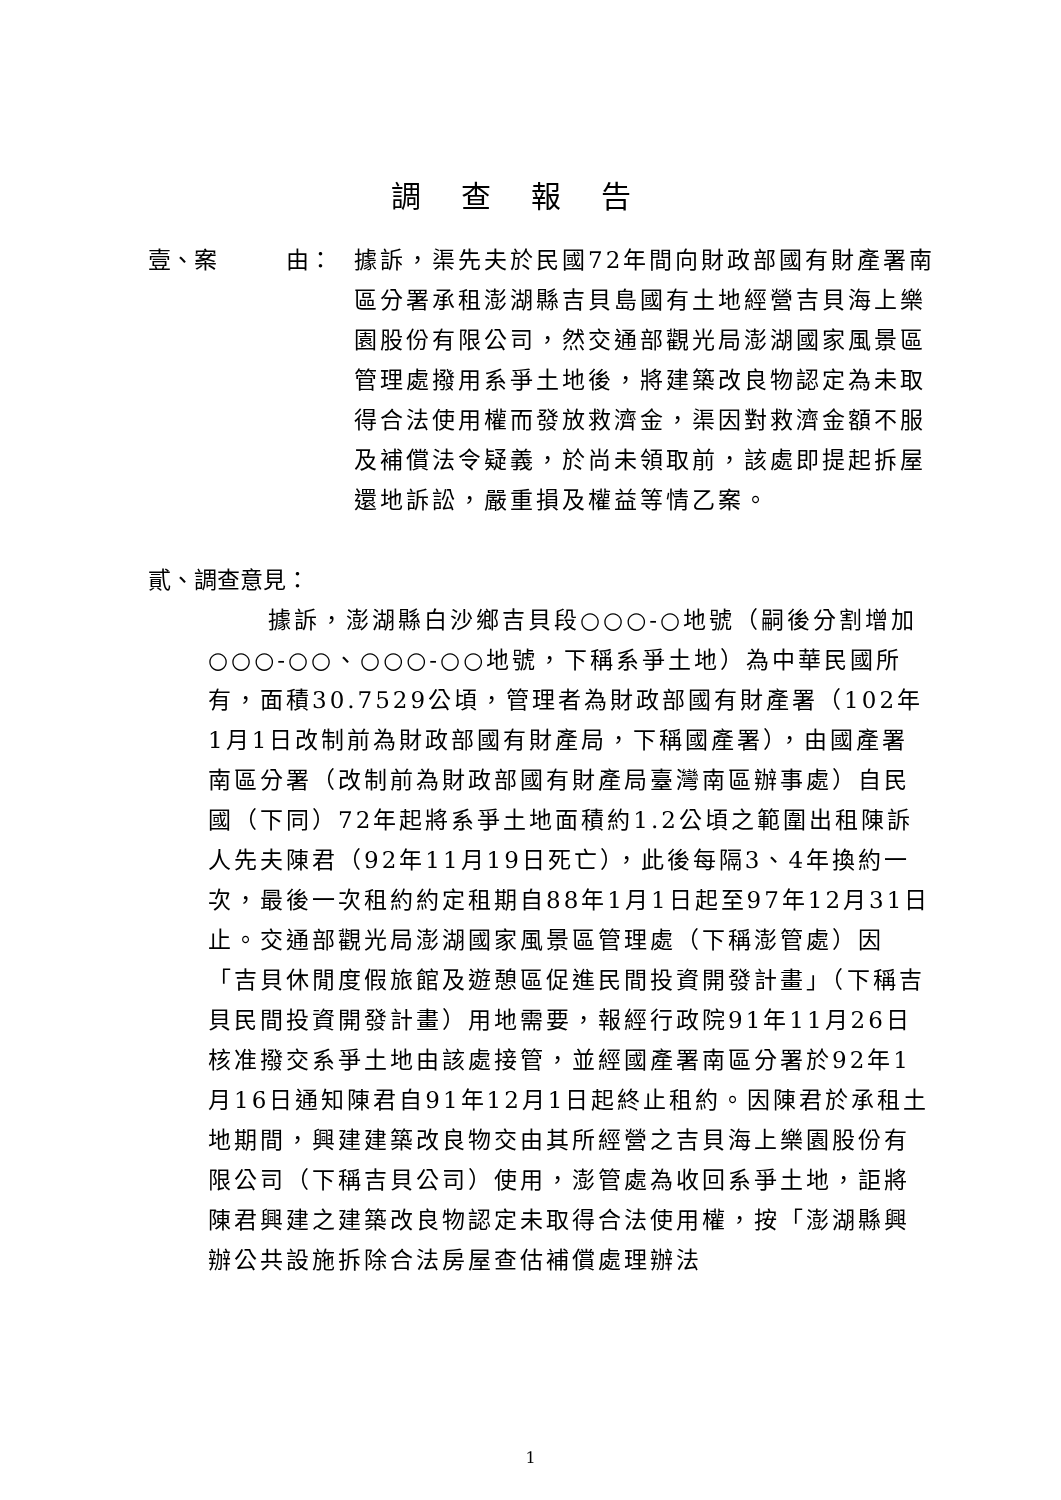調查報告
壹、案　　　由： 據訴，渠先夫於民國72年間向財政部國有財產署南區分署承租澎湖縣吉貝島國有土地經營吉貝海上樂園股份有限公司，然交通部觀光局澎湖國家風景區管理處撥用系爭土地後，將建築改良物認定為未取得合法使用權而發放救濟金，渠因對救濟金額不服及補償法令疑義，於尚未領取前，該處即提起拆屋還地訴訟，嚴重損及權益等情乙案。
貳、調查意見：
據訴，澎湖縣白沙鄉吉貝段○○○-○地號（嗣後分割增加○○○-○○、○○○-○○地號，下稱系爭土地）為中華民國所有，面積30.7529公頃，管理者為財政部國有財產署（102年1月1日改制前為財政部國有財產局，下稱國產署），由國產署南區分署（改制前為財政部國有財產局臺灣南區辦事處）自民國（下同）72年起將系爭土地面積約1.2公頃之範圍出租陳訴人先夫陳君（92年11月19日死亡），此後每隔3、4年換約一次，最後一次租約約定租期自88年1月1日起至97年12月31日止。交通部觀光局澎湖國家風景區管理處（下稱澎管處）因「吉貝休閒度假旅館及遊憩區促進民間投資開發計畫」（下稱吉貝民間投資開發計畫）用地需要，報經行政院91年11月26日核准撥交系爭土地由該處接管，並經國產署南區分署於92年1月16日通知陳君自91年12月1日起終止租約。因陳君於承租土地期間，興建建築改良物交由其所經營之吉貝海上樂園股份有限公司（下稱吉貝公司）使用，澎管處為收回系爭土地，詎將陳君興建之建築改良物認定未取得合法使用權，按「澎湖縣興辦公共設施拆除合法房屋查估補償處理辦法
1